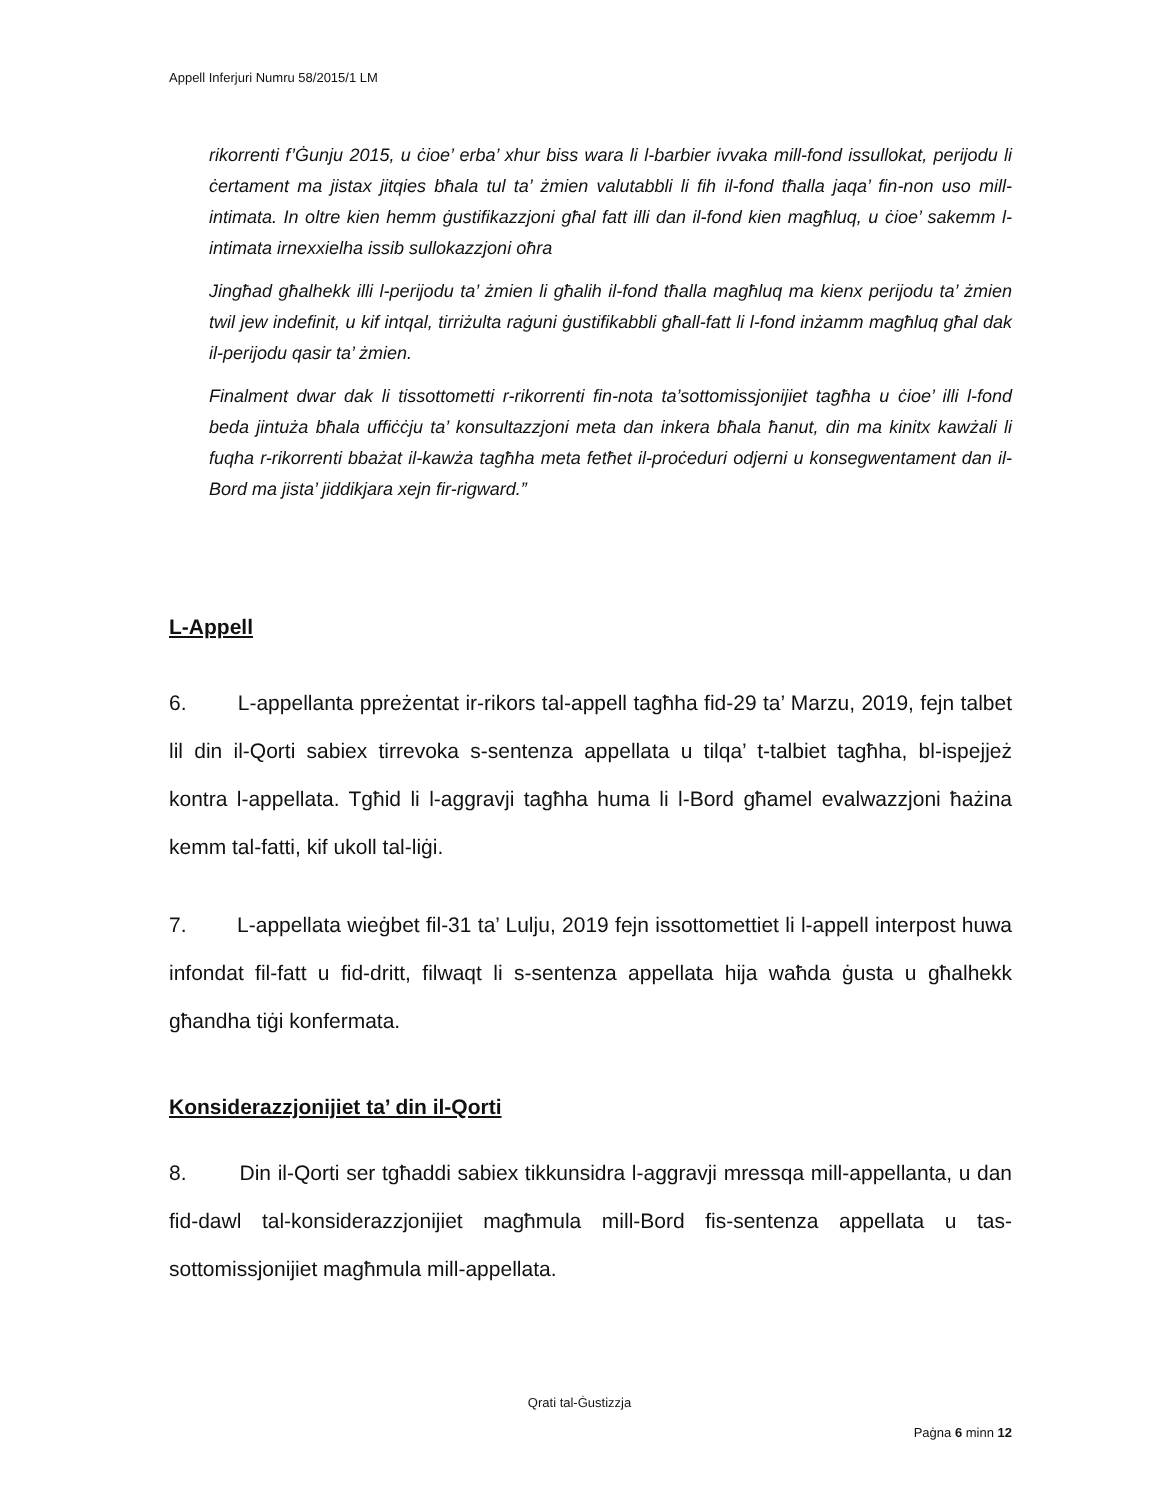Appell Inferjuri Numru 58/2015/1 LM
rikorrenti f’Ġunju 2015, u ċioe’ erba’ xhur biss wara li l-barbier ivvaka mill-fond issullokat, perijodu li ċertament ma jistax jitqies bħala tul ta’ żmien valutabbli li fih il-fond tħalla jaqa’ fin-non uso mill-intimata. In oltre kien hemm ġustifikazzjoni għal fatt illi dan il-fond kien magħluq, u ċioe’ sakemm l-intimata irnexxielha issib sullokazzjoni oħra
Jingħad għalhekk illi l-perijodu ta’ żmien li għalih il-fond tħalla magħluq ma kienx perijodu ta’ żmien twil jew indefinit, u kif intqal, tirriżulta raġuni ġustifikabbli għall-fatt li l-fond inżamm magħluq għal dak il-perijodu qasir ta’ żmien.
Finalment dwar dak li tissottometti r-rikorrenti fin-nota ta’sottomissjonijiet tagħha u ċioe’ illi l-fond beda jintuża bħala uffiċċju ta’ konsultazzjoni meta dan inkera bħala ħanut, din ma kinitx kawżali li fuqha r-rikorrenti bbażat il-kawża tagħha meta fetħet il-proċeduri odjerni u konsegwentament dan il-Bord ma jista’ jiddikjara xejn fir-rigward.”
L-Appell
6. L-appellanta ppreżentat ir-rikors tal-appell tagħha fid-29 ta’ Marzu, 2019, fejn talbet lil din il-Qorti sabiex tirrevoka s-sentenza appellata u tilqa’ t-talbiet tagħha, bl-ispejjeż kontra l-appellata. Tgħid li l-aggravji tagħha huma li l-Bord għamel evalwazzjoni ħażina kemm tal-fatti, kif ukoll tal-liġi.
7. L-appellata wieġbet fil-31 ta’ Lulju, 2019 fejn issottomettiet li l-appell interpost huwa infondat fil-fatt u fid-dritt, filwaqt li s-sentenza appellata hija waħda ġusta u għalhekk għandha tiġi konfermata.
Konsiderazzjonijiet ta’ din il-Qorti
8. Din il-Qorti ser tgħaddi sabiex tikkunsidra l-aggravji mressqa mill-appellanta, u dan fid-dawl tal-konsiderazzjonijiet magħmula mill-Bord fis-sentenza appellata u tas-sottomissjonijiet magħmula mill-appellata.
Qrati tal-Ġustizzja
Paġna 6 minn 12